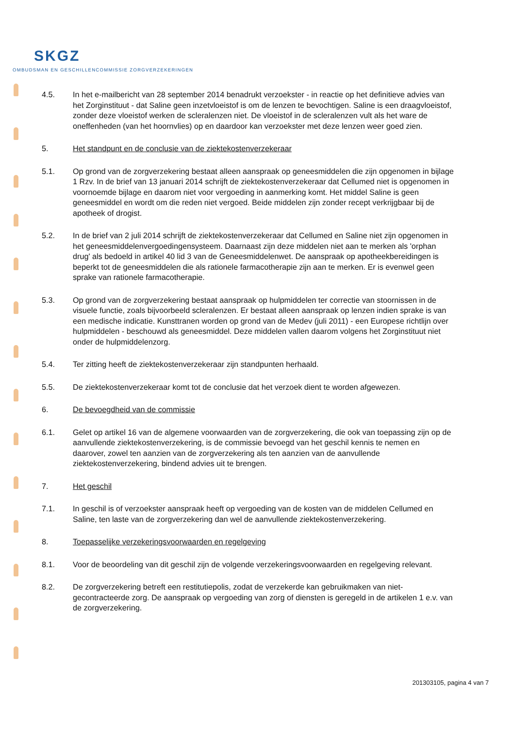SKGZ
OMBUDSMAN EN GESCHILLENCOMMISSIE ZORGVERZEKERINGEN
4.5. In het e-mailbericht van 28 september 2014 benadrukt verzoekster - in reactie op het definitieve advies van het Zorginstituut - dat Saline geen inzetvloeistof is om de lenzen te bevochtigen. Saline is een draagvloeistof, zonder deze vloeistof werken de scleralenzen niet. De vloeistof in de scleralenzen vult als het ware de oneffenheden (van het hoornvlies) op en daardoor kan verzoekster met deze lenzen weer goed zien.
5. Het standpunt en de conclusie van de ziektekostenverzekeraar
5.1. Op grond van de zorgverzekering bestaat alleen aanspraak op geneesmiddelen die zijn opgenomen in bijlage 1 Rzv. In de brief van 13 januari 2014 schrijft de ziektekostenverzekeraar dat Cellumed niet is opgenomen in voornoemde bijlage en daarom niet voor vergoeding in aanmerking komt. Het middel Saline is geen geneesmiddel en wordt om die reden niet vergoed. Beide middelen zijn zonder recept verkrijgbaar bij de apotheek of drogist.
5.2. In de brief van 2 juli 2014 schrijft de ziektekostenverzekeraar dat Cellumed en Saline niet zijn opgenomen in het geneesmiddelenvergoedingensysteem. Daarnaast zijn deze middelen niet aan te merken als 'orphan drug' als bedoeld in artikel 40 lid 3 van de Geneesmiddelenwet. De aanspraak op apotheekbereidingen is beperkt tot de geneesmiddelen die als rationele farmacotherapie zijn aan te merken. Er is evenwel geen sprake van rationele farmacotherapie.
5.3. Op grond van de zorgverzekering bestaat aanspraak op hulpmiddelen ter correctie van stoornissen in de visuele functie, zoals bijvoorbeeld scleralenzen. Er bestaat alleen aanspraak op lenzen indien sprake is van een medische indicatie. Kunsttranen worden op grond van de Medev (juli 2011) - een Europese richtlijn over hulpmiddelen - beschouwd als geneesmiddel. Deze middelen vallen daarom volgens het Zorginstituut niet onder de hulpmiddelenzorg.
5.4. Ter zitting heeft de ziektekostenverzekeraar zijn standpunten herhaald.
5.5. De ziektekostenverzekeraar komt tot de conclusie dat het verzoek dient te worden afgewezen.
6. De bevoegdheid van de commissie
6.1. Gelet op artikel 16 van de algemene voorwaarden van de zorgverzekering, die ook van toepassing zijn op de aanvullende ziektekostenverzekering, is de commissie bevoegd van het geschil kennis te nemen en daarover, zowel ten aanzien van de zorgverzekering als ten aanzien van de aanvullende ziektekostenverzekering, bindend advies uit te brengen.
7. Het geschil
7.1. In geschil is of verzoekster aanspraak heeft op vergoeding van de kosten van de middelen Cellumed en Saline, ten laste van de zorgverzekering dan wel de aanvullende ziektekostenverzekering.
8. Toepasselijke verzekeringsvoorwaarden en regelgeving
8.1. Voor de beoordeling van dit geschil zijn de volgende verzekeringsvoorwaarden en regelgeving relevant.
8.2. De zorgverzekering betreft een restitutiepolis, zodat de verzekerde kan gebruikmaken van niet-gecontracteerde zorg. De aanspraak op vergoeding van zorg of diensten is geregeld in de artikelen 1 e.v. van de zorgverzekering.
201303105, pagina 4 van 7